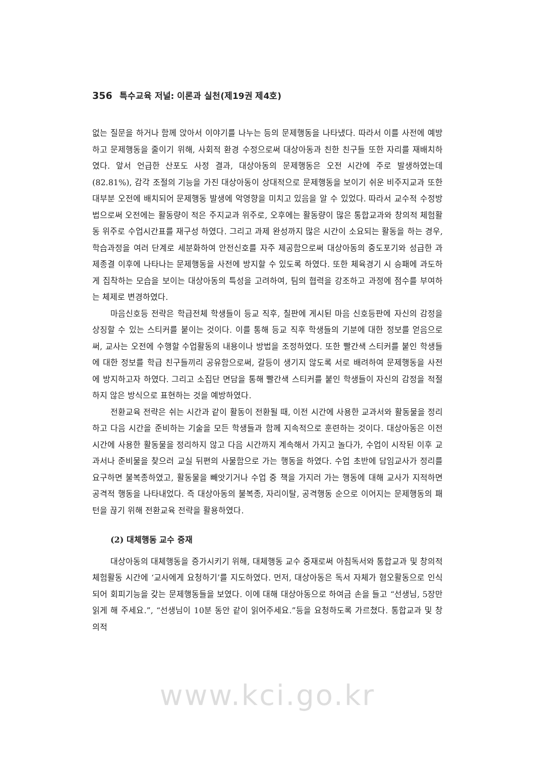356 특수교육 저널: 이론과 실천(제19권 제4호)
없는 질문을 하거나 함께 앉아서 이야기를 나누는 등의 문제행동을 나타냈다. 따라서 이를 사전에 예방하고 문제행동을 줄이기 위해, 사회적 환경 수정으로써 대상아동과 친한 친구들 또한 자리를 재배치하였다. 앞서 언급한 산포도 사정 결과, 대상아동의 문제행동은 오전 시간에 주로 발생하였는데(82.81%), 감각 조절의 기능을 가진 대상아동이 상대적으로 문제행동을 보이기 쉬운 비주지교과 또한 대부분 오전에 배치되어 문제행동 발생에 악영향을 미치고 있음을 알 수 있었다. 따라서 교수적 수정방법으로써 오전에는 활동량이 적은 주지교과 위주로, 오후에는 활동량이 많은 통합교과와 창의적 체험활동 위주로 수업시간표를 재구성 하였다. 그리고 과제 완성까지 많은 시간이 소요되는 활동을 하는 경우, 학습과정을 여러 단계로 세분화하여 안전신호를 자주 제공함으로써 대상아동의 중도포기와 성급한 과제종결 이후에 나타나는 문제행동을 사전에 방지할 수 있도록 하였다. 또한 체육경기 시 승패에 과도하게 집착하는 모습을 보이는 대상아동의 특성을 고려하여, 팀의 협력을 강조하고 과정에 점수를 부여하는 체제로 변경하였다.
마음신호등 전략은 학급전체 학생들이 등교 직후, 칠판에 게시된 마음 신호등판에 자신의 감정을 상징할 수 있는 스티커를 붙이는 것이다. 이를 통해 등교 직후 학생들의 기분에 대한 정보를 얻음으로써, 교사는 오전에 수행할 수업활동의 내용이나 방법을 조정하였다. 또한 빨간색 스티커를 붙인 학생들에 대한 정보를 학급 친구들끼리 공유함으로써, 갈등이 생기지 않도록 서로 배려하여 문제행동을 사전에 방지하고자 하였다. 그리고 소집단 면담을 통해 빨간색 스티커를 붙인 학생들이 자신의 감정을 적절하지 않은 방식으로 표현하는 것을 예방하였다.
전환교육 전략은 쉬는 시간과 같이 활동이 전환될 때, 이전 시간에 사용한 교과서와 활동물을 정리하고 다음 시간을 준비하는 기술을 모든 학생들과 함께 지속적으로 훈련하는 것이다. 대상아동은 이전 시간에 사용한 활동물을 정리하지 않고 다음 시간까지 계속해서 가지고 놀다가, 수업이 시작된 이후 교과서나 준비물을 찾으러 교실 뒤편의 사물함으로 가는 행동을 하였다. 수업 초반에 담임교사가 정리를 요구하면 불복종하였고, 활동물을 빼앗기거나 수업 중 책을 가지러 가는 행동에 대해 교사가 지적하면 공격적 행동을 나타내었다. 즉 대상아동의 불복종, 자리이탈, 공격행동 순으로 이어지는 문제행동의 패턴을 끊기 위해 전환교육 전략을 활용하였다.
(2) 대체행동 교수 중재
대상아동의 대체행동을 증가시키기 위해, 대체행동 교수 중재로써 아침독서와 통합교과 및 창의적 체험활동 시간에 ‘교사에게 요청하기’를 지도하였다. 먼저, 대상아동은 독서 자체가 혐오활동으로 인식되어 회피기능을 갖는 문제행동들을 보였다. 이에 대해 대상아동으로 하여금 손을 들고 “선생님, 5장만 읽게 해 주세요.”, “선생님이 10분 동안 같이 읽어주세요.”등을 요청하도록 가르쳤다. 통합교과 및 창의적
www.kci.go.kr